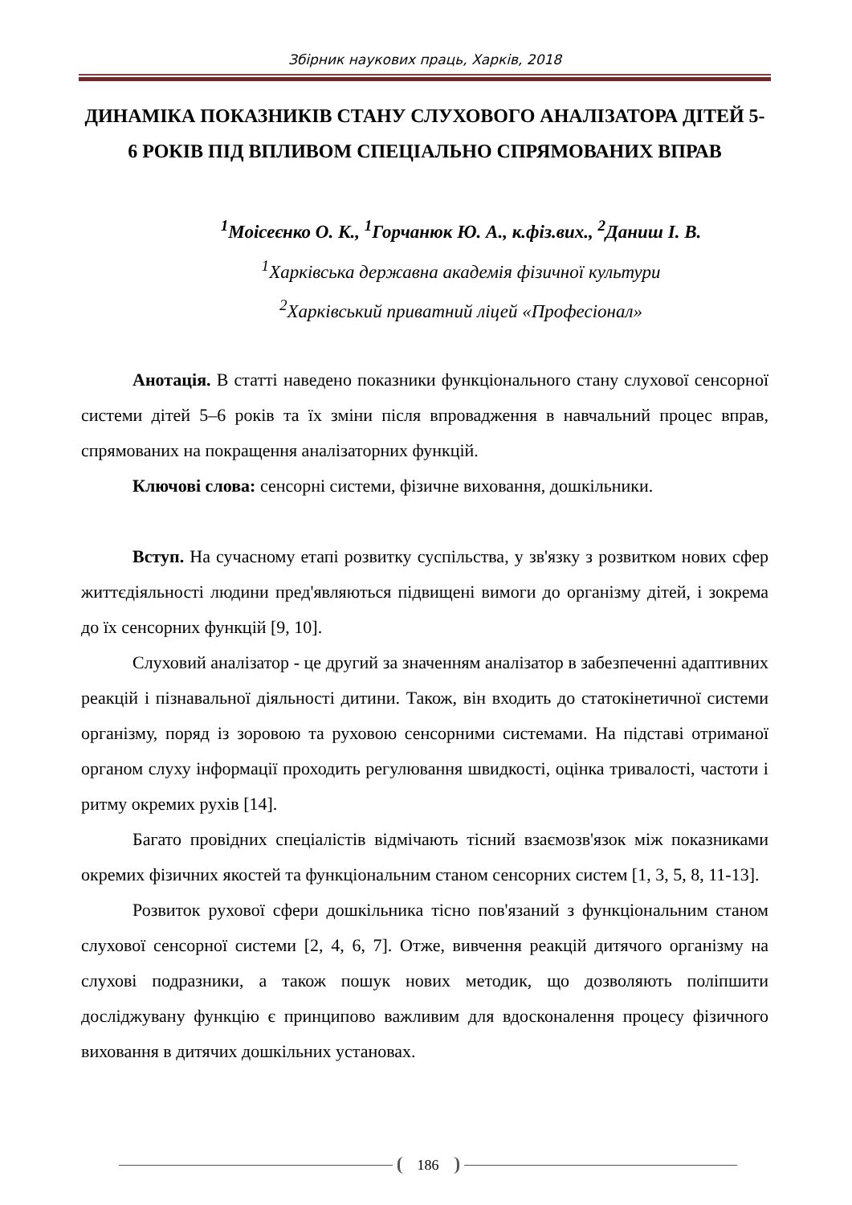Збірник наукових праць, Харків, 2018
ДИНАМІКА ПОКАЗНИКІВ СТАНУ СЛУХОВОГО АНАЛІЗАТОРА ДІТЕЙ 5-6 РОКІВ ПІД ВПЛИВОМ СПЕЦІАЛЬНО СПРЯМОВАНИХ ВПРАВ
<sup>1</sup> Моісеєнко О. К., <sup>1</sup>Горчанюк Ю. А., к.фіз.вих., <sup>2</sup>Даниш І. В.
<sup>1</sup> Харківська державна академія фізичної культури
<sup>2</sup> Харківський приватний ліцей «Професіонал»
Анотація. В статті наведено показники функціонального стану слухової сенсорної системи дітей 5–6 років та їх зміни після впровадження в навчальний процес вправ, спрямованих на покращення аналізаторних функцій.
Ключові слова: сенсорні системи, фізичне виховання, дошкільники.
Вступ. На сучасному етапі розвитку суспільства, у зв'язку з розвитком нових сфер життєдіяльності людини пред'являються підвищені вимоги до організму дітей, і зокрема до їх сенсорних функцій [9, 10].
Слуховий аналізатор - це другий за значенням аналізатор в забезпеченні адаптивних реакцій і пізнавальної діяльності дитини. Також, він входить до статокінетичної системи організму, поряд із зоровою та руховою сенсорними системами. На підставі отриманої органом слуху інформації проходить регулювання швидкості, оцінка тривалості, частоти і ритму окремих рухів [14].
Багато провідних спеціалістів відмічають тісний взаємозв'язок між показниками окремих фізичних якостей та функціональним станом сенсорних систем [1, 3, 5, 8, 11-13].
Розвиток рухової сфери дошкільника тісно пов'язаний з функціональним станом слухової сенсорної системи [2, 4, 6, 7]. Отже, вивчення реакцій дитячого організму на слухові подразники, а також пошук нових методик, що дозволяють поліпшити досліджувану функцію є принципово важливим для вдосконалення процесу фізичного виховання в дитячих дошкільних установах.
186